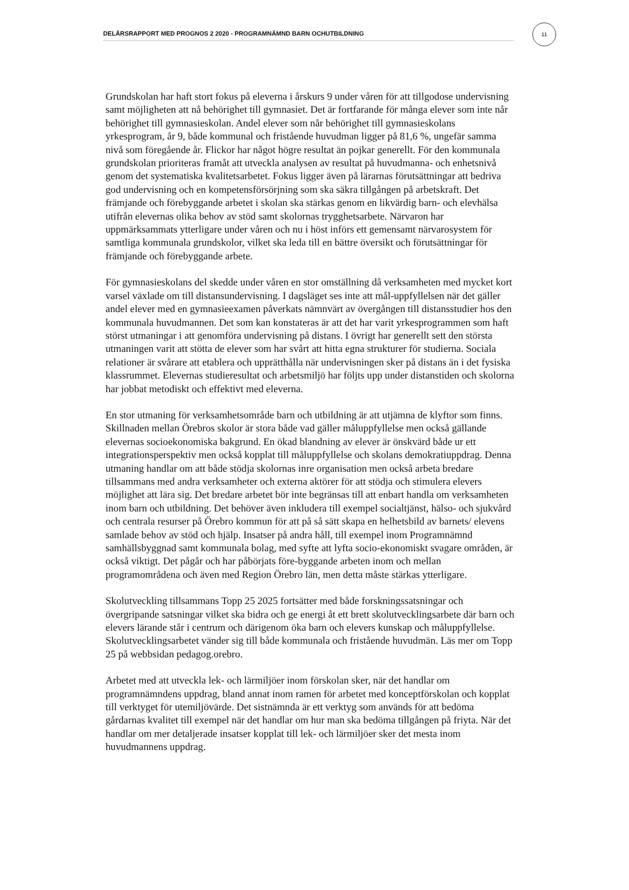DELÅRSRAPPORT MED PROGNOS 2 2020 - PROGRAMNÄMND BARN OCHUTBILDNING
11
Grundskolan har haft stort fokus på eleverna i årskurs 9 under våren för att tillgodose undervisning samt möjligheten att nå behörighet till gymnasiet. Det är fortfarande för många elever som inte når behörighet till gymnasieskolan. Andel elever som når behörighet till gymnasieskolans yrkesprogram, år 9, både kommunal och fristående huvudman ligger på 81,6 %, ungefär samma nivå som föregående år. Flickor har något högre resultat än pojkar generellt. För den kommunala grundskolan prioriteras framåt att utveckla analysen av resultat på huvudmanna- och enhetsnivå genom det systematiska kvalitetsarbetet. Fokus ligger även på lärarnas förutsättningar att bedriva god undervisning och en kompetensförsörjning som ska säkra tillgången på arbetskraft. Det främjande och förebyggande arbetet i skolan ska stärkas genom en likvärdig barn- och elevhälsa utifrån elevernas olika behov av stöd samt skolornas trygghetsarbete. Närvaron har uppmärksammats ytterligare under våren och nu i höst införs ett gemensamt närvarosystem för samtliga kommunala grundskolor, vilket ska leda till en bättre översikt och förutsättningar för främjande och förebyggande arbete.
För gymnasieskolans del skedde under våren en stor omställning då verksamheten med mycket kort varsel växlade om till distansundervisning. I dagsläget ses inte att mål-uppfyllelsen när det gäller andel elever med en gymnasieexamen påverkats nämnvärt av övergången till distansstudier hos den kommunala huvudmannen. Det som kan konstateras är att det har varit yrkesprogrammen som haft störst utmaningar i att genomföra undervisning på distans. I övrigt har generellt sett den största utmaningen varit att stötta de elever som har svårt att hitta egna strukturer för studierna. Sociala relationer är svårare att etablera och upprätthålla när undervisningen sker på distans än i det fysiska klassrummet. Elevernas studieresultat och arbetsmiljö har följts upp under distanstiden och skolorna har jobbat metodiskt och effektivt med eleverna.
En stor utmaning för verksamhetsområde barn och utbildning är att utjämna de klyftor som finns. Skillnaden mellan Örebros skolor är stora både vad gäller måluppfyllelse men också gällande elevernas socioekonomiska bakgrund. En ökad blandning av elever är önskvärd både ur ett integrationsperspektiv men också kopplat till måluppfyllelse och skolans demokratiuppdrag. Denna utmaning handlar om att både stödja skolornas inre organisation men också arbeta bredare tillsammans med andra verksamheter och externa aktörer för att stödja och stimulera elevers möjlighet att lära sig. Det bredare arbetet bör inte begränsas till att enbart handla om verksamheten inom barn och utbildning. Det behöver även inkludera till exempel socialtjänst, hälso- och sjukvård och centrala resurser på Örebro kommun för att på så sätt skapa en helhetsbild av barnets/ elevens samlade behov av stöd och hjälp. Insatser på andra håll, till exempel inom Programnämnd samhällsbyggnad samt kommunala bolag, med syfte att lyfta socio-ekonomiskt svagare områden, är också viktigt. Det pågår och har påbörjats före-byggande arbeten inom och mellan programområdena och även med Region Örebro län, men detta måste stärkas ytterligare.
Skolutveckling tillsammans Topp 25 2025 fortsätter med både forskningssatsningar och övergripande satsningar vilket ska bidra och ge energi åt ett brett skolutvecklingsarbete där barn och elevers lärande står i centrum och därigenom öka barn och elevers kunskap och måluppfyllelse. Skolutvecklingsarbetet vänder sig till både kommunala och fristående huvudmän. Läs mer om Topp 25 på webbsidan pedagog.orebro.
Arbetet med att utveckla lek- och lärmiljöer inom förskolan sker, när det handlar om programnämndens uppdrag, bland annat inom ramen för arbetet med konceptförskolan och kopplat till verktyget för utemiljövärde. Det sistnämnda är ett verktyg som används för att bedöma gårdarnas kvalitet till exempel när det handlar om hur man ska bedöma tillgången på friyta. När det handlar om mer detaljerade insatser kopplat till lek- och lärmiljöer sker det mesta inom huvudmannens uppdrag.